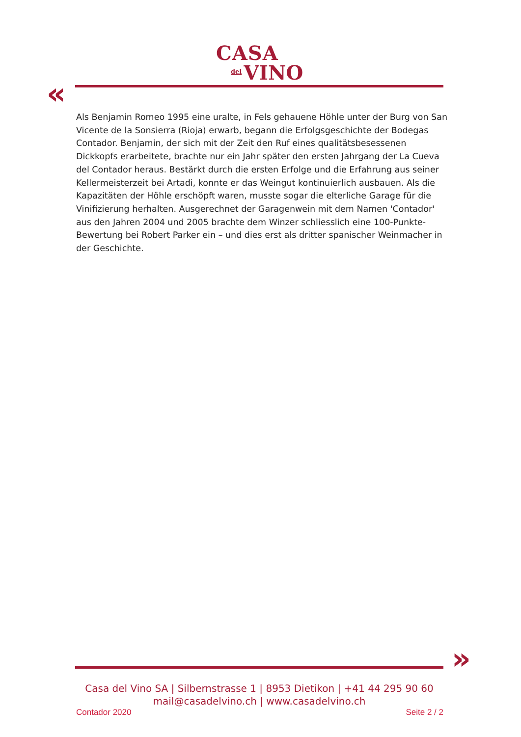CASA
del VINO
«
Als Benjamin Romeo 1995 eine uralte, in Fels gehauene Höhle unter der Burg von San Vicente de la Sonsierra (Rioja) erwarb, begann die Erfolgsgeschichte der Bodegas Contador. Benjamin, der sich mit der Zeit den Ruf eines qualitätsbesessenen Dickkopfs erarbeitete, brachte nur ein Jahr später den ersten Jahrgang der La Cueva del Contador heraus. Bestärkt durch die ersten Erfolge und die Erfahrung aus seiner Kellermeisterzeit bei Artadi, konnte er das Weingut kontinuierlich ausbauen. Als die Kapazitäten der Höhle erschöpft waren, musste sogar die elterliche Garage für die Vinifizierung herhalten. Ausgerechnet der Garagenwein mit dem Namen 'Contador' aus den Jahren 2004 und 2005 brachte dem Winzer schliesslich eine 100-Punkte-Bewertung bei Robert Parker ein – und dies erst als dritter spanischer Weinmacher in der Geschichte.
»
Casa del Vino SA | Silbernstrasse 1 | 8953 Dietikon | +41 44 295 90 60
mail@casadelvino.ch | www.casadelvino.ch
Contador 2020 Seite 2 / 2